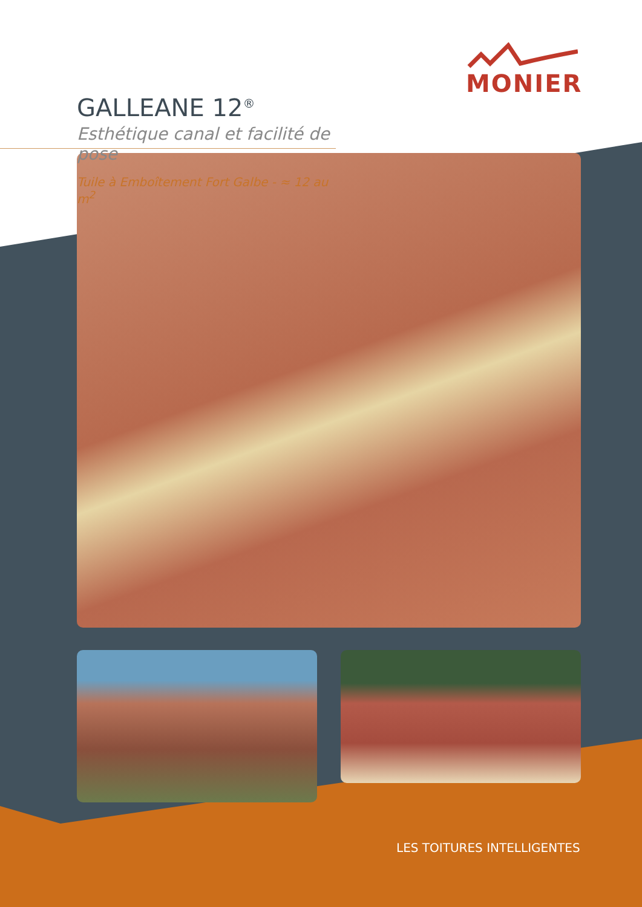MONIER
GALLEANE 12<sup>®</sup>
Esthétique canal et facilité de pose
Tuile à Emboîtement Fort Galbe - ≈ 12 au m<sup>2</sup>
LES TOITURES INTELLIGENTES